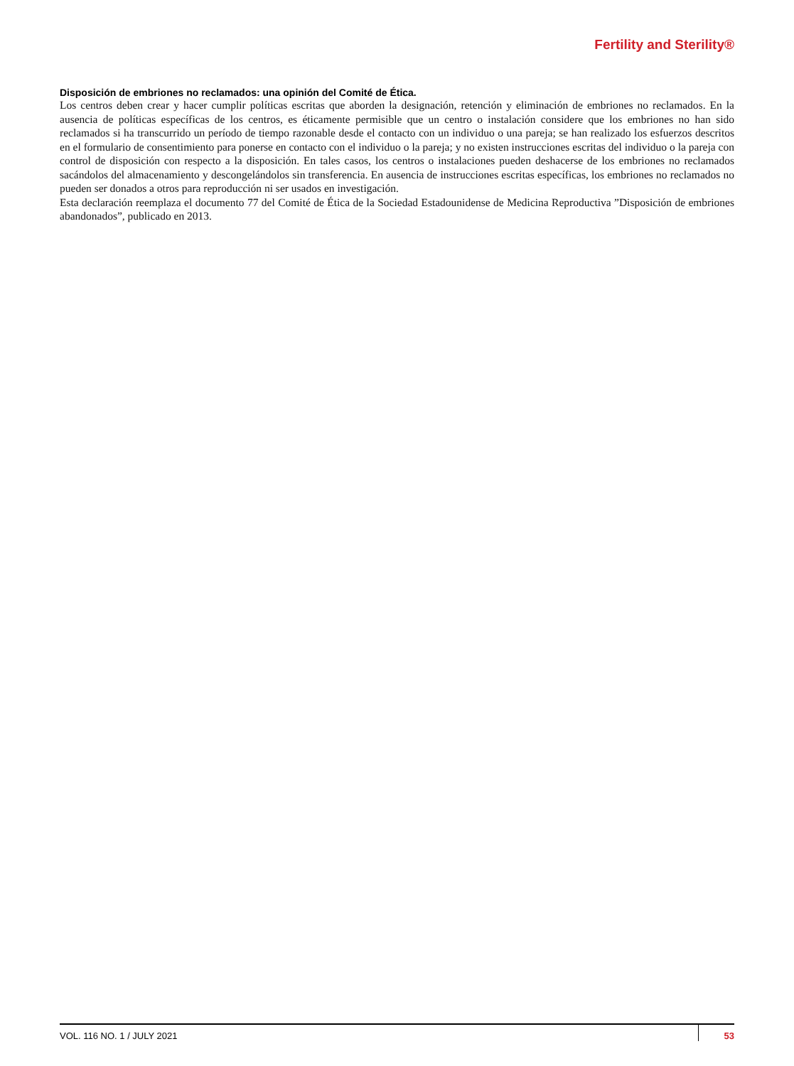Fertility and Sterility®
Disposición de embriones no reclamados: una opinión del Comité de Ética.
Los centros deben crear y hacer cumplir políticas escritas que aborden la designación, retención y eliminación de embriones no reclamados. En la ausencia de políticas específicas de los centros, es éticamente permisible que un centro o instalación considere que los embriones no han sido reclamados si ha transcurrido un período de tiempo razonable desde el contacto con un individuo o una pareja; se han realizado los esfuerzos descritos en el formulario de consentimiento para ponerse en contacto con el individuo o la pareja; y no existen instrucciones escritas del individuo o la pareja con control de disposición con respecto a la disposición. En tales casos, los centros o instalaciones pueden deshacerse de los embriones no reclamados sacándolos del almacenamiento y descongelándolos sin transferencia. En ausencia de instrucciones escritas específicas, los embriones no reclamados no pueden ser donados a otros para reproducción ni ser usados en investigación.
Esta declaración reemplaza el documento 77 del Comité de Ética de la Sociedad Estadounidense de Medicina Reproductiva ”Disposición de embriones abandonados”, publicado en 2013.
VOL. 116 NO. 1 / JULY 2021 53